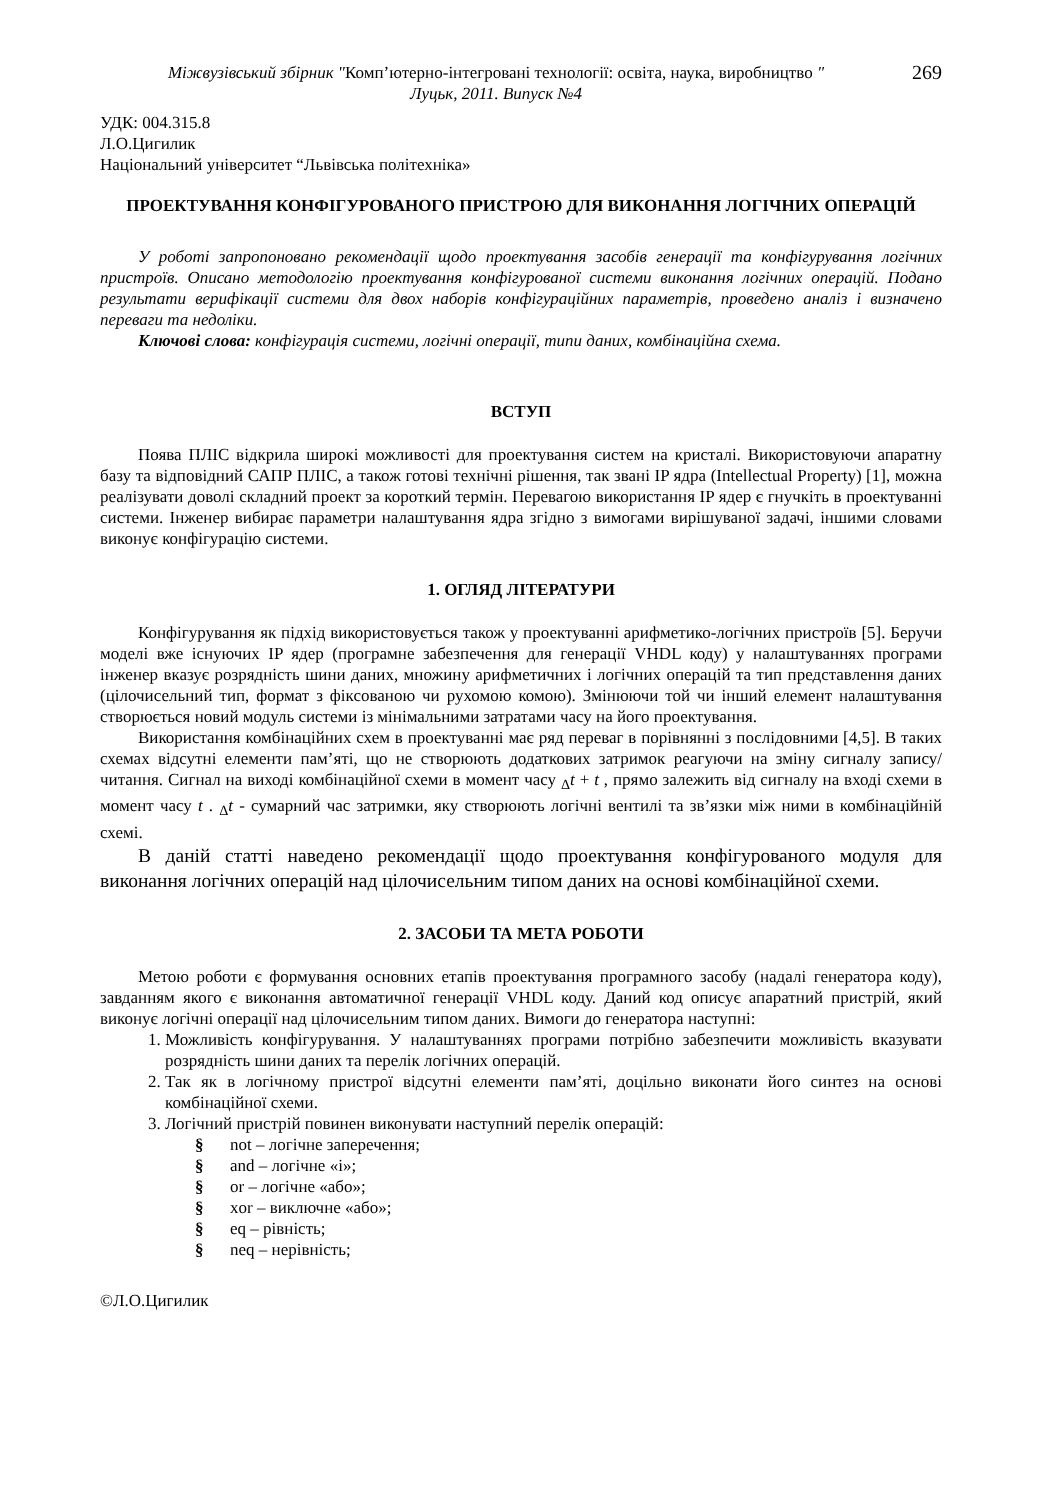Міжвузівський збірник "Комп’ютерно-інтегровані технології: освіта, наука, виробництво "
Луцьк, 2011. Випуск №4
269
УДК: 004.315.8
Л.О.Цигилик
Національний університет “Львівська політехніка»
ПРОЕКТУВАННЯ КОНФІГУРОВАНОГО ПРИСТРОЮ ДЛЯ ВИКОНАННЯ ЛОГІЧНИХ ОПЕРАЦІЙ
У роботі запропоновано рекомендації щодо проектування засобів генерації та конфігурування логічних пристроїв. Описано методологію проектування конфігурованої системи виконання логічних операцій. Подано результати верифікації системи для двох наборів конфігураційних параметрів, проведено аналіз і визначено переваги та недоліки.
Ключові слова: конфігурація системи, логічні операції, типи даних, комбінаційна схема.
ВСТУП
Поява ПЛІС відкрила широкі можливості для проектування систем на кристалі. Використовуючи апаратну базу та відповідний САПР ПЛІС, а також готові технічні рішення, так звані IP ядра (Intellectual Property) [1], можна реалізувати доволі складний проект за короткий термін. Перевагою використання IP ядер є гнучкіть в проектуванні системи. Інженер вибирає параметри налаштування ядра згідно з вимогами вирішуваної задачі, іншими словами виконує конфігурацію системи.
1. ОГЛЯД ЛІТЕРАТУРИ
Конфігурування як підхід використовується також у проектуванні арифметико-логічних пристроїв [5]. Беручи моделі вже існуючих IP ядер (програмне забезпечення для генерації VHDL коду) у налаштуваннях програми інженер вказує розрядність шини даних, множину арифметичних і логічних операцій та тип представлення даних (цілочисельний тип, формат з фіксованою чи рухомою комою). Змінюючи той чи інший елемент налаштування створюється новий модуль системи із мінімальними затратами часу на його проектування.
Використання комбінаційних схем в проектуванні має ряд переваг в порівнянні з послідовними [4,5]. В таких схемах відсутні елементи пам’яті, що не створюють додаткових затримок реагуючи на зміну сигналу запису/читання. Сигнал на виході комбінаційної схеми в момент часу <sub>Δ</sub>t + t , прямо залежить від сигналу на вході схеми в момент часу t . <sub>Δ</sub>t - сумарний час затримки, яку створюють логічні вентилі та зв’язки між ними в комбінаційній схемі.
В даній статті наведено рекомендації щодо проектування конфігурованого модуля для виконання логічних операцій над цілочисельним типом даних на основі комбінаційної схеми.
2. ЗАСОБИ ТА МЕТА РОБОТИ
Метою роботи є формування основних етапів проектування програмного засобу (надалі генератора коду), завданням якого є виконання автоматичної генерації VHDL коду. Даний код описує апаратний пристрій, який виконує логічні операції над цілочисельним типом даних. Вимоги до генератора наступні:
1. Можливість конфігурування. У налаштуваннях програми потрібно забезпечити можливість вказувати розрядність шини даних та перелік логічних операцій.
2. Так як в логічному пристрої відсутні елементи пам’яті, доцільно виконати його синтез на основі комбінаційної схеми.
3. Логічний пристрій повинен виконувати наступний перелік операцій:
§ not – логічне заперечення;
§ and – логічне «і»;
§ or – логічне «або»;
§ xor – виключне «або»;
§ eq – рівність;
§ neq – нерівність;
©Л.О.Цигилик